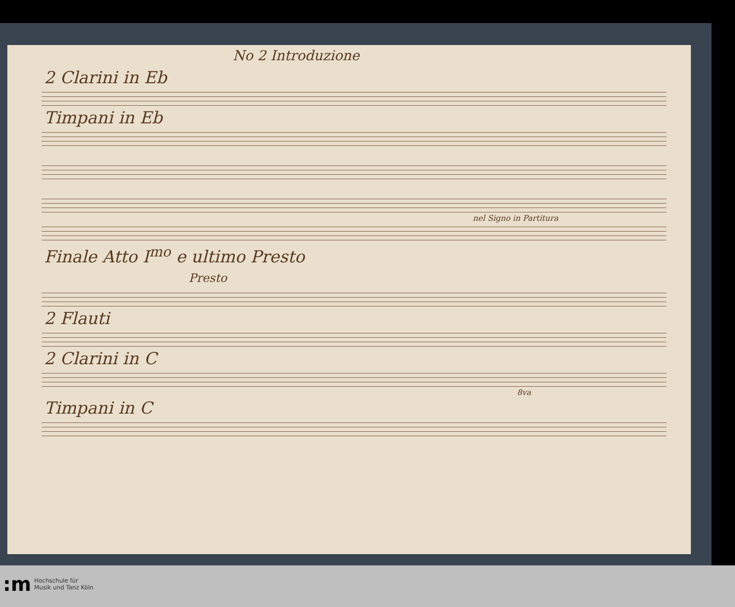No 2 Introduzione
2 Clarini in Eb
Timpani in Eb
nel Signo in Partitura
Finale Atto I<sup>mo</sup> e ultimo Presto
Presto
2 Flauti
2 Clarini in C
8va
Timpani in C
:m Hochschule für
Musik und Tanz Köln